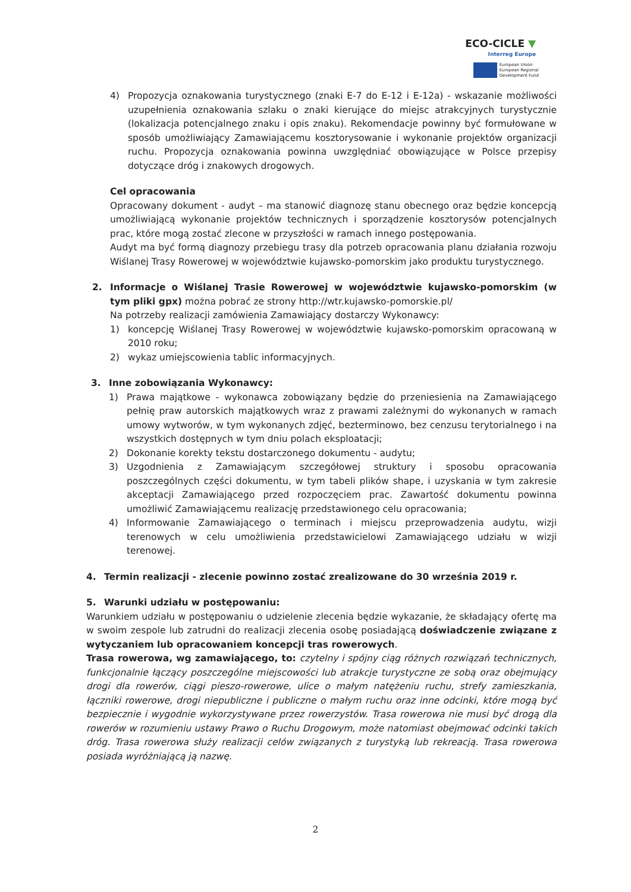ECO-CICLE ▼
Interreg Europe
European Union
European Regional
Development Fund
4) Propozycja oznakowania turystycznego (znaki E-7 do E-12 i E-12a) - wskazanie możliwości uzupełnienia oznakowania szlaku o znaki kierujące do miejsc atrakcyjnych turystycznie (lokalizacja potencjalnego znaku i opis znaku). Rekomendacje powinny być formułowane w sposób umożliwiający Zamawiającemu kosztorysowanie i wykonanie projektów organizacji ruchu. Propozycja oznakowania powinna uwzględniać obowiązujące w Polsce przepisy dotyczące dróg i znakowych drogowych.
Cel opracowania
Opracowany dokument - audyt – ma stanowić diagnozę stanu obecnego oraz będzie koncepcją umożliwiającą wykonanie projektów technicznych i sporządzenie kosztorysów potencjalnych prac, które mogą zostać zlecone w przyszłości w ramach innego postępowania.
Audyt ma być formą diagnozy przebiegu trasy dla potrzeb opracowania planu działania rozwoju Wiślanej Trasy Rowerowej w województwie kujawsko-pomorskim jako produktu turystycznego.
2. Informacje o Wiślanej Trasie Rowerowej w województwie kujawsko-pomorskim (w tym pliki gpx) można pobrać ze strony http://wtr.kujawsko-pomorskie.pl/
Na potrzeby realizacji zamówienia Zamawiający dostarczy Wykonawcy:
1) koncepcję Wiślanej Trasy Rowerowej w województwie kujawsko-pomorskim opracowaną w 2010 roku;
2) wykaz umiejscowienia tablic informacyjnych.
3. Inne zobowiązania Wykonawcy:
1) Prawa majątkowe - wykonawca zobowiązany będzie do przeniesienia na Zamawiającego pełnię praw autorskich majątkowych wraz z prawami zależnymi do wykonanych w ramach umowy wytworów, w tym wykonanych zdjęć, bezterminowo, bez cenzusu terytorialnego i na wszystkich dostępnych w tym dniu polach eksploatacji;
2) Dokonanie korekty tekstu dostarczonego dokumentu - audytu;
3) Uzgodnienia z Zamawiającym szczegółowej struktury i sposobu opracowania poszczególnych części dokumentu, w tym tabeli plików shape, i uzyskania w tym zakresie akceptacji Zamawiającego przed rozpoczęciem prac. Zawartość dokumentu powinna umożliwić Zamawiającemu realizację przedstawionego celu opracowania;
4) Informowanie Zamawiającego o terminach i miejscu przeprowadzenia audytu, wizji terenowych w celu umożliwienia przedstawicielowi Zamawiającego udziału w wizji terenowej.
4. Termin realizacji - zlecenie powinno zostać zrealizowane do 30 września 2019 r.
5. Warunki udziału w postępowaniu:
Warunkiem udziału w postępowaniu o udzielenie zlecenia będzie wykazanie, że składający ofertę ma w swoim zespole lub zatrudni do realizacji zlecenia osobę posiadającą doświadczenie związane z wytyczaniem lub opracowaniem koncepcji tras rowerowych.
Trasa rowerowa, wg zamawiającego, to: czytelny i spójny ciąg różnych rozwiązań technicznych, funkcjonalnie łączący poszczególne miejscowości lub atrakcje turystyczne ze sobą oraz obejmujący drogi dla rowerów, ciągi pieszo-rowerowe, ulice o małym natężeniu ruchu, strefy zamieszkania, łączniki rowerowe, drogi niepubliczne i publiczne o małym ruchu oraz inne odcinki, które mogą być bezpiecznie i wygodnie wykorzystywane przez rowerzystów. Trasa rowerowa nie musi być drogą dla rowerów w rozumieniu ustawy Prawo o Ruchu Drogowym, może natomiast obejmować odcinki takich dróg. Trasa rowerowa służy realizacji celów związanych z turystyką lub rekreacją. Trasa rowerowa posiada wyróżniającą ją nazwę.
2